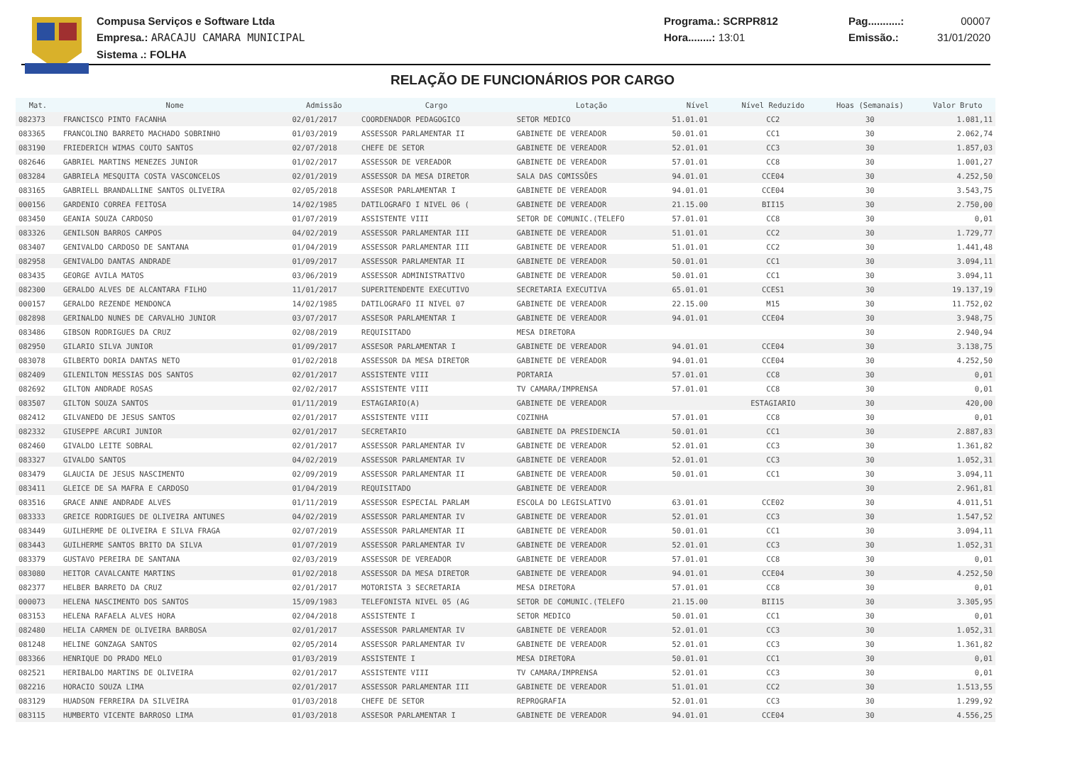Compusa Serviços e Software Ltda
Empresa.: ARACAJU CAMARA MUNICIPAL
Sistema .: FOLHA
Programa.: SCRPR812
Hora........: 13:01
Pag...........: 00007
Emissão.: 31/01/2020
RELAÇÃO DE FUNCIONÁRIOS POR CARGO
| Mat. | Nome | Admissão | Cargo | Lotação | Nível | Nível Reduzido | Hoas (Semanais) | Valor Bruto |
| --- | --- | --- | --- | --- | --- | --- | --- | --- |
| 082373 | FRANCISCO PINTO FACANHA | 02/01/2017 | COORDENADOR PEDAGOGICO | SETOR MEDICO | 51.01.01 | CC2 | 30 | 1.081,11 |
| 083365 | FRANCOLINO BARRETO MACHADO SOBRINHO | 01/03/2019 | ASSESSOR PARLAMENTAR II | GABINETE DE VEREADOR | 50.01.01 | CC1 | 30 | 2.062,74 |
| 083190 | FRIEDERICH WIMAS COUTO SANTOS | 02/07/2018 | CHEFE DE SETOR | GABINETE DE VEREADOR | 52.01.01 | CC3 | 30 | 1.857,03 |
| 082646 | GABRIEL MARTINS MENEZES JUNIOR | 01/02/2017 | ASSESSOR DE VEREADOR | GABINETE DE VEREADOR | 57.01.01 | CC8 | 30 | 1.001,27 |
| 083284 | GABRIELA MESQUITA COSTA VASCONCELOS | 02/01/2019 | ASSESSOR DA MESA DIRETOR | SALA DAS COMISSÕES | 94.01.01 | CCE04 | 30 | 4.252,50 |
| 083165 | GABRIELL BRANDALLINE SANTOS OLIVEIRA | 02/05/2018 | ASSESOR PARLAMENTAR I | GABINETE DE VEREADOR | 94.01.01 | CCE04 | 30 | 3.543,75 |
| 000156 | GARDENIO CORREA FEITOSA | 14/02/1985 | DATILOGRAFO I NIVEL 06 ( | GABINETE DE VEREADOR | 21.15.00 | BII15 | 30 | 2.750,00 |
| 083450 | GEANIA SOUZA CARDOSO | 01/07/2019 | ASSISTENTE VIII | SETOR DE COMUNIC.(TELEFO | 57.01.01 | CC8 | 30 | 0,01 |
| 083326 | GENILSON BARROS CAMPOS | 04/02/2019 | ASSESSOR PARLAMENTAR III | GABINETE DE VEREADOR | 51.01.01 | CC2 | 30 | 1.729,77 |
| 083407 | GENIVALDO CARDOSO DE SANTANA | 01/04/2019 | ASSESSOR PARLAMENTAR III | GABINETE DE VEREADOR | 51.01.01 | CC2 | 30 | 1.441,48 |
| 082958 | GENIVALDO DANTAS ANDRADE | 01/09/2017 | ASSESSOR PARLAMENTAR II | GABINETE DE VEREADOR | 50.01.01 | CC1 | 30 | 3.094,11 |
| 083435 | GEORGE AVILA MATOS | 03/06/2019 | ASSESSOR ADMINISTRATIVO | GABINETE DE VEREADOR | 50.01.01 | CC1 | 30 | 3.094,11 |
| 082300 | GERALDO ALVES DE ALCANTARA FILHO | 11/01/2017 | SUPERITENDENTE EXECUTIVO | SECRETARIA EXECUTIVA | 65.01.01 | CCES1 | 30 | 19.137,19 |
| 000157 | GERALDO REZENDE MENDONCA | 14/02/1985 | DATILOGRAFO II NIVEL 07 | GABINETE DE VEREADOR | 22.15.00 | M15 | 30 | 11.752,02 |
| 082898 | GERINALDO NUNES DE CARVALHO JUNIOR | 03/07/2017 | ASSESOR PARLAMENTAR I | GABINETE DE VEREADOR | 94.01.01 | CCE04 | 30 | 3.948,75 |
| 083486 | GIBSON RODRIGUES DA CRUZ | 02/08/2019 | REQUISITADO | MESA DIRETORA | | | 30 | 2.940,94 |
| 082950 | GILARIO SILVA JUNIOR | 01/09/2017 | ASSESOR PARLAMENTAR I | GABINETE DE VEREADOR | 94.01.01 | CCE04 | 30 | 3.138,75 |
| 083078 | GILBERTO DORIA DANTAS NETO | 01/02/2018 | ASSESSOR DA MESA DIRETOR | GABINETE DE VEREADOR | 94.01.01 | CCE04 | 30 | 4.252,50 |
| 082409 | GILENILTON MESSIAS DOS SANTOS | 02/01/2017 | ASSISTENTE VIII | PORTARIA | 57.01.01 | CC8 | 30 | 0,01 |
| 082692 | GILTON ANDRADE ROSAS | 02/02/2017 | ASSISTENTE VIII | TV CAMARA/IMPRENSA | 57.01.01 | CC8 | 30 | 0,01 |
| 083507 | GILTON SOUZA SANTOS | 01/11/2019 | ESTAGIARIO(A) | GABINETE DE VEREADOR | | ESTAGIARIO | 30 | 420,00 |
| 082412 | GILVANEDO DE JESUS SANTOS | 02/01/2017 | ASSISTENTE VIII | COZINHA | 57.01.01 | CC8 | 30 | 0,01 |
| 082332 | GIUSEPPE ARCURI JUNIOR | 02/01/2017 | SECRETARIO | GABINETE DA PRESIDENCIA | 50.01.01 | CC1 | 30 | 2.887,83 |
| 082460 | GIVALDO LEITE SOBRAL | 02/01/2017 | ASSESSOR PARLAMENTAR IV | GABINETE DE VEREADOR | 52.01.01 | CC3 | 30 | 1.361,82 |
| 083327 | GIVALDO SANTOS | 04/02/2019 | ASSESSOR PARLAMENTAR IV | GABINETE DE VEREADOR | 52.01.01 | CC3 | 30 | 1.052,31 |
| 083479 | GLAUCIA DE JESUS NASCIMENTO | 02/09/2019 | ASSESSOR PARLAMENTAR II | GABINETE DE VEREADOR | 50.01.01 | CC1 | 30 | 3.094,11 |
| 083411 | GLEICE DE SA MAFRA E CARDOSO | 01/04/2019 | REQUISITADO | GABINETE DE VEREADOR | | | 30 | 2.961,81 |
| 083516 | GRACE ANNE ANDRADE ALVES | 01/11/2019 | ASSESSOR ESPECIAL PARLAM | ESCOLA DO LEGISLATIVO | 63.01.01 | CCE02 | 30 | 4.011,51 |
| 083333 | GREICE RODRIGUES DE OLIVEIRA ANTUNES | 04/02/2019 | ASSESSOR PARLAMENTAR IV | GABINETE DE VEREADOR | 52.01.01 | CC3 | 30 | 1.547,52 |
| 083449 | GUILHERME DE OLIVEIRA E SILVA FRAGA | 02/07/2019 | ASSESSOR PARLAMENTAR II | GABINETE DE VEREADOR | 50.01.01 | CC1 | 30 | 3.094,11 |
| 083443 | GUILHERME SANTOS BRITO DA SILVA | 01/07/2019 | ASSESSOR PARLAMENTAR IV | GABINETE DE VEREADOR | 52.01.01 | CC3 | 30 | 1.052,31 |
| 083379 | GUSTAVO PEREIRA DE SANTANA | 02/03/2019 | ASSESSOR DE VEREADOR | GABINETE DE VEREADOR | 57.01.01 | CC8 | 30 | 0,01 |
| 083080 | HEITOR CAVALCANTE MARTINS | 01/02/2018 | ASSESSOR DA MESA DIRETOR | GABINETE DE VEREADOR | 94.01.01 | CCE04 | 30 | 4.252,50 |
| 082377 | HELBER BARRETO DA CRUZ | 02/01/2017 | MOTORISTA 3 SECRETARIA | MESA DIRETORA | 57.01.01 | CC8 | 30 | 0,01 |
| 000073 | HELENA NASCIMENTO DOS SANTOS | 15/09/1983 | TELEFONISTA NIVEL 05 (AG | SETOR DE COMUNIC.(TELEFO | 21.15.00 | BII15 | 30 | 3.305,95 |
| 083153 | HELENA RAFAELA ALVES HORA | 02/04/2018 | ASSISTENTE I | SETOR MEDICO | 50.01.01 | CC1 | 30 | 0,01 |
| 082480 | HELIA CARMEN DE OLIVEIRA BARBOSA | 02/01/2017 | ASSESSOR PARLAMENTAR IV | GABINETE DE VEREADOR | 52.01.01 | CC3 | 30 | 1.052,31 |
| 081248 | HELINE GONZAGA SANTOS | 02/05/2014 | ASSESSOR PARLAMENTAR IV | GABINETE DE VEREADOR | 52.01.01 | CC3 | 30 | 1.361,82 |
| 083366 | HENRIQUE DO PRADO MELO | 01/03/2019 | ASSISTENTE I | MESA DIRETORA | 50.01.01 | CC1 | 30 | 0,01 |
| 082521 | HERIBALDO MARTINS DE OLIVEIRA | 02/01/2017 | ASSISTENTE VIII | TV CAMARA/IMPRENSA | 52.01.01 | CC3 | 30 | 0,01 |
| 082216 | HORACIO SOUZA LIMA | 02/01/2017 | ASSESSOR PARLAMENTAR III | GABINETE DE VEREADOR | 51.01.01 | CC2 | 30 | 1.513,55 |
| 083129 | HUADSON FERREIRA DA SILVEIRA | 01/03/2018 | CHEFE DE SETOR | REPROGRAFIA | 52.01.01 | CC3 | 30 | 1.299,92 |
| 083115 | HUMBERTO VICENTE BARROSO LIMA | 01/03/2018 | ASSESOR PARLAMENTAR I | GABINETE DE VEREADOR | 94.01.01 | CCE04 | 30 | 4.556,25 |